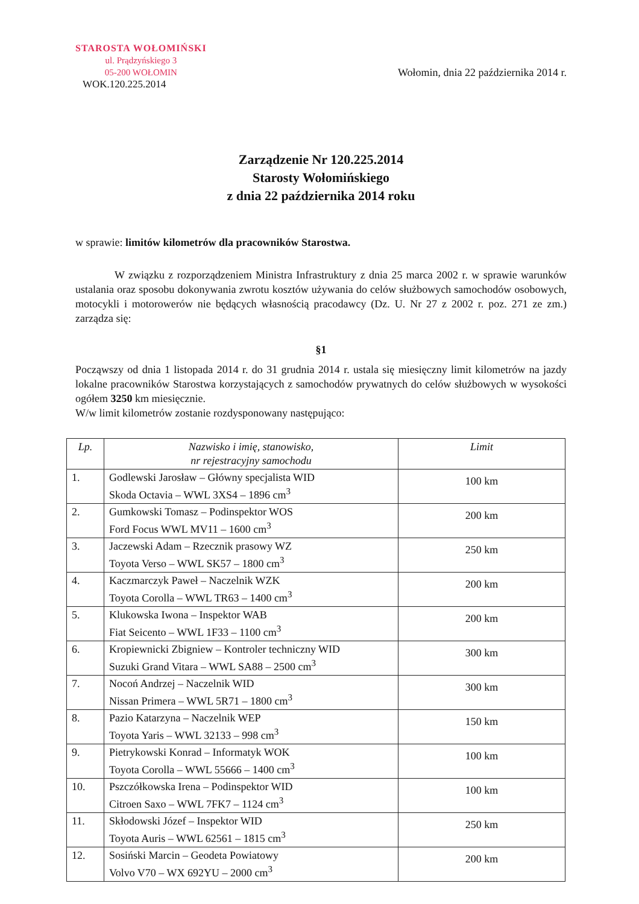STAROSTA WOŁOMIŃSKI
ul. Prądzyńskiego 3
05-200 WOŁOMIN
WOK.120.225.2014
Wołomin, dnia 22 października 2014 r.
Zarządzenie Nr 120.225.2014
Starosty Wołomińskiego
z dnia 22 października 2014 roku
w sprawie: limitów kilometrów dla pracowników Starostwa.
W związku z rozporządzeniem Ministra Infrastruktury z dnia 25 marca 2002 r. w sprawie warunków ustalania oraz sposobu dokonywania zwrotu kosztów używania do celów służbowych samochodów osobowych, motocykli i motorowerów nie będących własnością pracodawcy (Dz. U. Nr 27 z 2002 r. poz. 271 ze zm.) zarządza się:
§1
Począwszy od dnia 1 listopada 2014 r. do 31 grudnia 2014 r. ustala się miesięczny limit kilometrów na jazdy lokalne pracowników Starostwa korzystających z samochodów prywatnych do celów służbowych w wysokości ogółem 3250 km miesięcznie.
W/w limit kilometrów zostanie rozdysponowany następująco:
| Lp. | Nazwisko i imię, stanowisko, nr rejestracyjny samochodu | Limit |
| --- | --- | --- |
| 1. | Godlewski Jarosław – Główny specjalista WID Skoda Octavia – WWL 3XS4 – 1896 cm<sup>3</sup> | 100 km |
| 2. | Gumkowski Tomasz – Podinspektor WOS Ford Focus WWL MV11 – 1600 cm<sup>3</sup> | 200 km |
| 3. | Jaczewski Adam – Rzecznik prasowy WZ Toyota Verso – WWL SK57 – 1800 cm<sup>3</sup> | 250 km |
| 4. | Kaczmarczyk Paweł – Naczelnik WZK Toyota Corolla – WWL TR63 – 1400 cm<sup>3</sup> | 200 km |
| 5. | Klukowska Iwona – Inspektor WAB Fiat Seicento – WWL 1F33 – 1100 cm<sup>3</sup> | 200 km |
| 6. | Kropiewnicki Zbigniew – Kontroler techniczny WID Suzuki Grand Vitara – WWL SA88 – 2500 cm<sup>3</sup> | 300 km |
| 7. | Nocoń Andrzej – Naczelnik WID Nissan Primera – WWL 5R71 – 1800 cm<sup>3</sup> | 300 km |
| 8. | Pazio Katarzyna – Naczelnik WEP Toyota Yaris – WWL 32133 – 998 cm<sup>3</sup> | 150 km |
| 9. | Pietrykowski Konrad – Informatyk WOK Toyota Corolla – WWL 55666 – 1400 cm<sup>3</sup> | 100 km |
| 10. | Pszczółkowska Irena – Podinspektor WID Citroen Saxo – WWL 7FK7 – 1124 cm<sup>3</sup> | 100 km |
| 11. | Skłodowski Józef – Inspektor WID Toyota Auris – WWL 62561 – 1815 cm<sup>3</sup> | 250 km |
| 12. | Sosiński Marcin – Geodeta Powiatowy Volvo V70 – WX 692YU – 2000 cm<sup>3</sup> | 200 km |